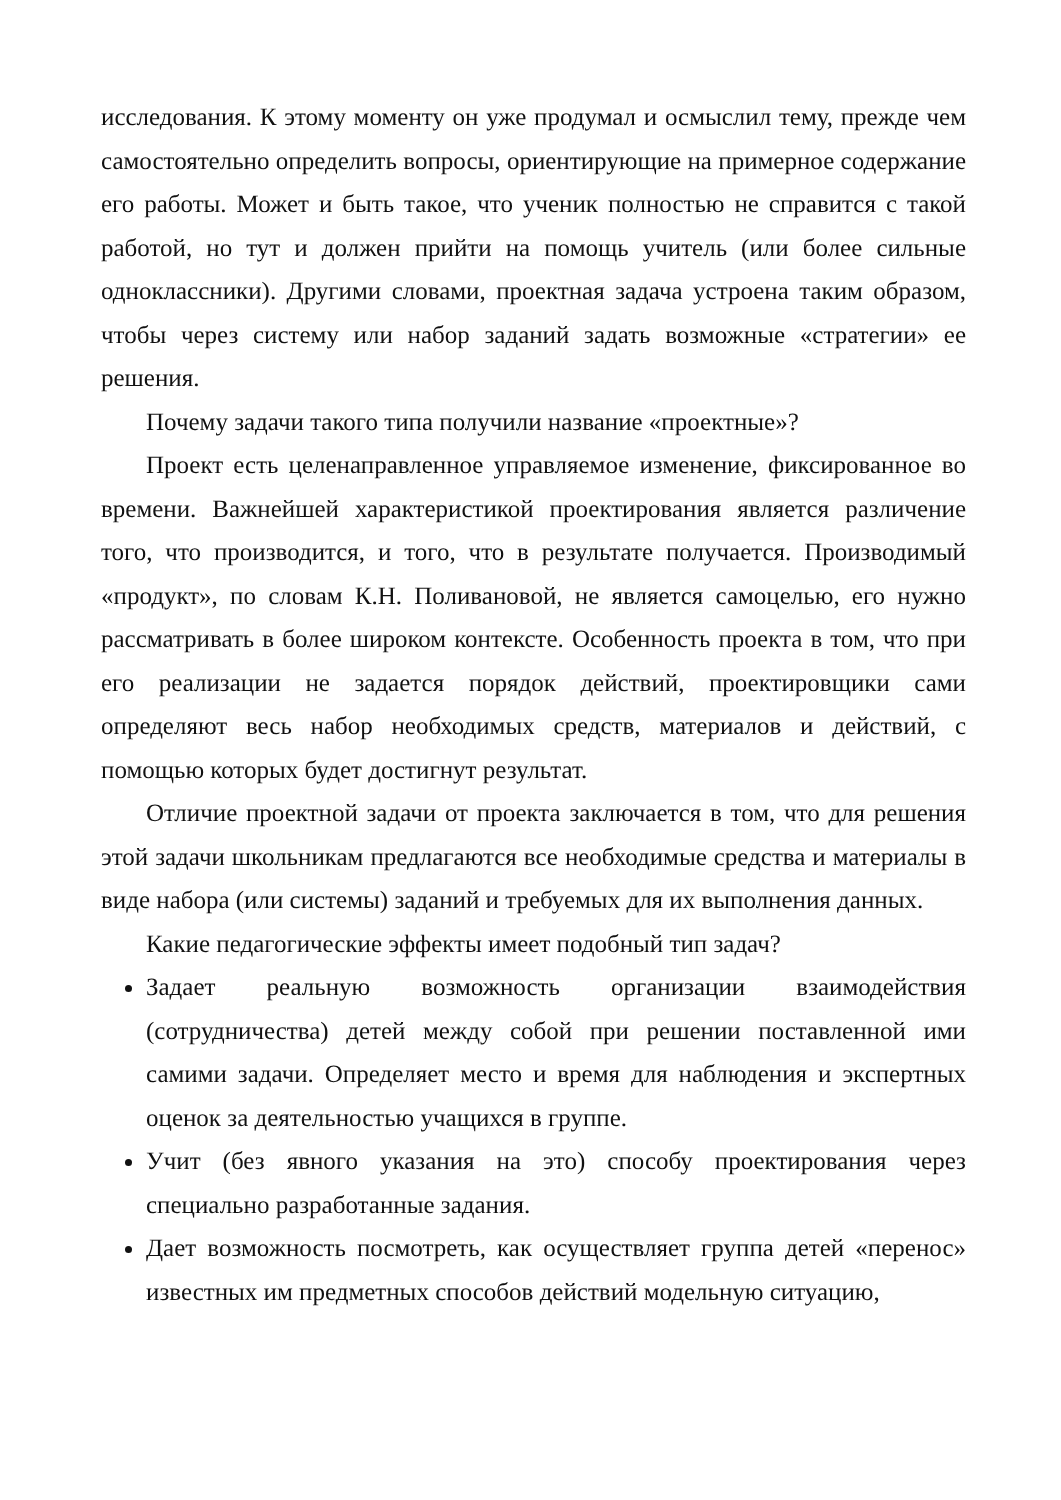исследования. К этому моменту он уже продумал и осмыслил тему, прежде чем самостоятельно определить вопросы, ориентирующие на примерное содержание его работы. Может и быть такое, что ученик полностью не справится с такой работой, но тут и должен прийти на помощь учитель (или более сильные одноклассники). Другими словами, проектная задача устроена таким образом, чтобы через систему или набор заданий задать возможные «стратегии» ее решения.
Почему задачи такого типа получили название «проектные»?
Проект есть целенаправленное управляемое изменение, фиксированное во времени. Важнейшей характеристикой проектирования является различение того, что производится, и того, что в результате получается. Производимый «продукт», по словам К.Н. Поливановой, не является самоцелью, его нужно рассматривать в более широком контексте. Особенность проекта в том, что при его реализации не задается порядок действий, проектировщики сами определяют весь набор необходимых средств, материалов и действий, с помощью которых будет достигнут результат.
Отличие проектной задачи от проекта заключается в том, что для решения этой задачи школьникам предлагаются все необходимые средства и материалы в виде набора (или системы) заданий и требуемых для их выполнения данных.
Какие педагогические эффекты имеет подобный тип задач?
Задает реальную возможность организации взаимодействия (сотрудничества) детей между собой при решении поставленной ими самими задачи. Определяет место и время для наблюдения и экспертных оценок за деятельностью учащихся в группе.
Учит (без явного указания на это) способу проектирования через специально разработанные задания.
Дает возможность посмотреть, как осуществляет группа детей «перенос» известных им предметных способов действий модельную ситуацию,